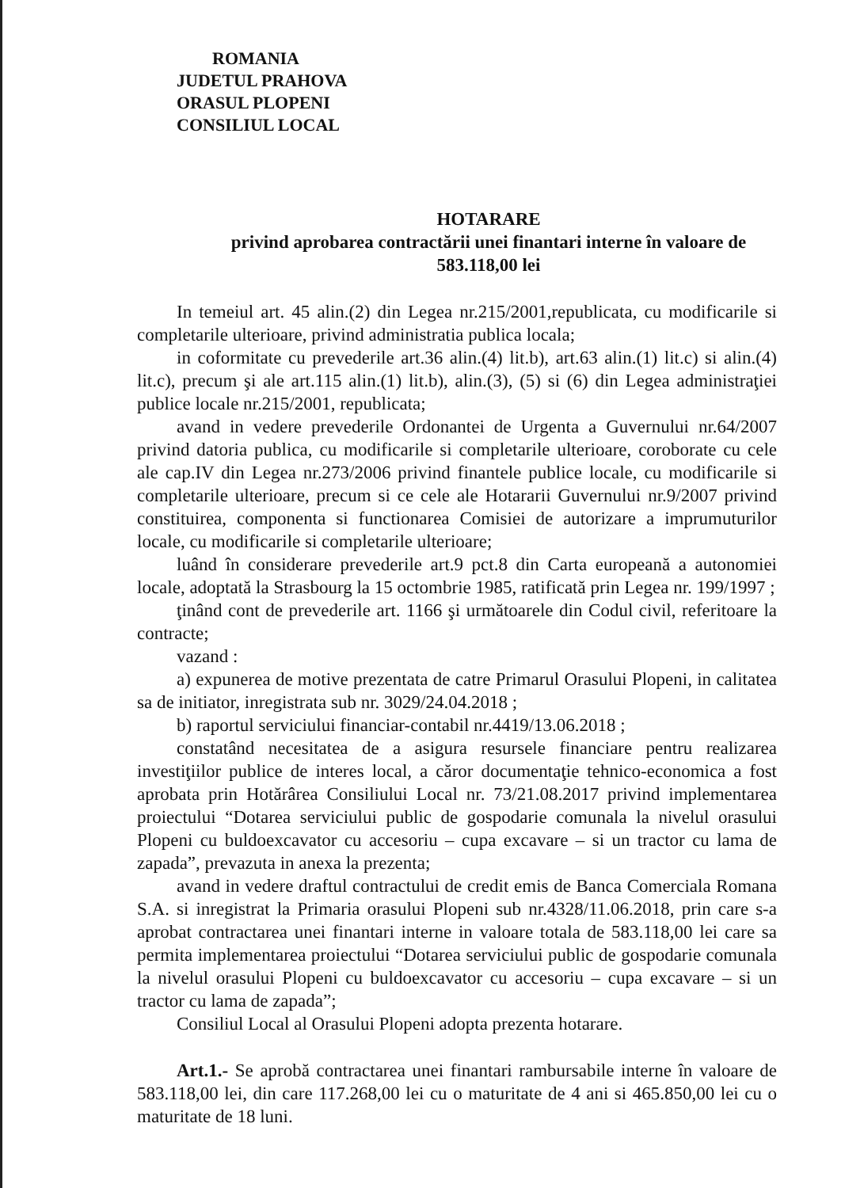ROMANIA
JUDETUL PRAHOVA
ORASUL PLOPENI
CONSILIUL LOCAL
HOTARARE
privind aprobarea contractării unei finantari interne în valoare de
583.118,00 lei
In temeiul art. 45 alin.(2) din Legea nr.215/2001,republicata, cu modificarile si completarile ulterioare, privind administratia publica locala;
in coformitate cu prevederile art.36 alin.(4) lit.b), art.63 alin.(1) lit.c) si alin.(4) lit.c), precum şi ale art.115 alin.(1) lit.b), alin.(3), (5) si (6) din Legea administraţiei publice locale nr.215/2001, republicata;
avand in vedere prevederile Ordonantei de Urgenta a Guvernului nr.64/2007 privind datoria publica, cu modificarile si completarile ulterioare, coroborate cu cele ale cap.IV din Legea nr.273/2006 privind finantele publice locale, cu modificarile si completarile ulterioare, precum si ce cele ale Hotararii Guvernului nr.9/2007 privind constituirea, componenta si functionarea Comisiei de autorizare a imprumuturilor locale, cu modificarile si completarile ulterioare;
luând în considerare prevederile art.9 pct.8 din Carta europeană a autonomiei locale, adoptată la Strasbourg la 15 octombrie 1985, ratificată prin Legea nr. 199/1997 ;
ţinând cont de prevederile art. 1166 şi următoarele din Codul civil, referitoare la contracte;
vazand :
a) expunerea de motive prezentata de catre Primarul Orasului Plopeni, in calitatea sa de initiator, inregistrata sub nr. 3029/24.04.2018 ;
b) raportul serviciului financiar-contabil nr.4419/13.06.2018 ;
constatând necesitatea de a asigura resursele financiare pentru realizarea investiţiilor publice de interes local, a căror documentaţie tehnico-economica a fost aprobata prin Hotărârea Consiliului Local nr. 73/21.08.2017 privind implementarea proiectului “Dotarea serviciului public de gospodarie comunala la nivelul orasului Plopeni cu buldoexcavator cu accesoriu – cupa excavare – si un tractor cu lama de zapada”, prevazuta in anexa la prezenta;
avand in vedere draftul contractului de credit emis de Banca Comerciala Romana S.A. si inregistrat la Primaria orasului Plopeni sub nr.4328/11.06.2018, prin care s-a aprobat contractarea unei finantari interne in valoare totala de 583.118,00 lei care sa permita implementarea proiectului “Dotarea serviciului public de gospodarie comunala la nivelul orasului Plopeni cu buldoexcavator cu accesoriu – cupa excavare – si un tractor cu lama de zapada”;
Consiliul Local al Orasului Plopeni adopta prezenta hotarare.
Art.1.- Se aprobă contractarea unei finantari rambursabile interne în valoare de 583.118,00 lei, din care 117.268,00 lei cu o maturitate de 4 ani si 465.850,00 lei cu o maturitate de 18 luni.